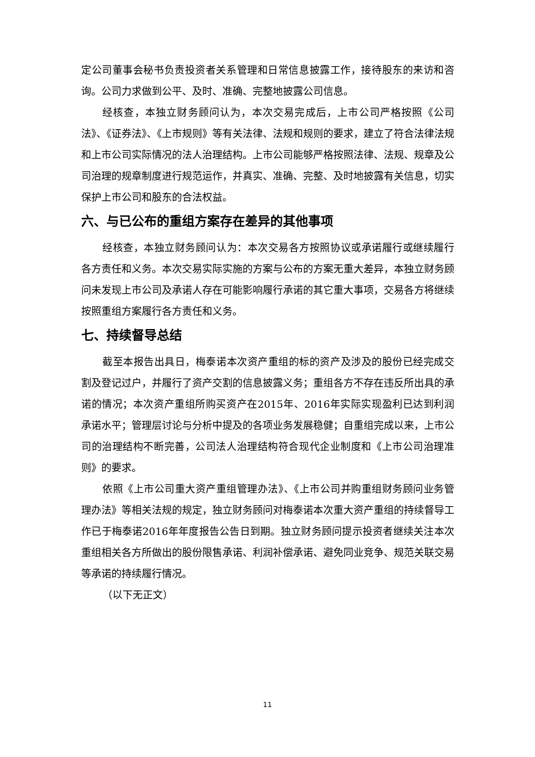定公司董事会秘书负责投资者关系管理和日常信息披露工作，接待股东的来访和咨询。公司力求做到公平、及时、准确、完整地披露公司信息。
经核查，本独立财务顾问认为，本次交易完成后，上市公司严格按照《公司法》、《证券法》、《上市规则》等有关法律、法规和规则的要求，建立了符合法律法规和上市公司实际情况的法人治理结构。上市公司能够严格按照法律、法规、规章及公司治理的规章制度进行规范运作，并真实、准确、完整、及时地披露有关信息，切实保护上市公司和股东的合法权益。
六、与已公布的重组方案存在差异的其他事项
经核查，本独立财务顾问认为：本次交易各方按照协议或承诺履行或继续履行各方责任和义务。本次交易实际实施的方案与公布的方案无重大差异，本独立财务顾问未发现上市公司及承诺人存在可能影响履行承诺的其它重大事项，交易各方将继续按照重组方案履行各方责任和义务。
七、持续督导总结
截至本报告出具日，梅泰诺本次资产重组的标的资产及涉及的股份已经完成交割及登记过户，并履行了资产交割的信息披露义务；重组各方不存在违反所出具的承诺的情况；本次资产重组所购买资产在2015年、2016年实际实现盈利已达到利润承诺水平；管理层讨论与分析中提及的各项业务发展稳健；自重组完成以来，上市公司的治理结构不断完善，公司法人治理结构符合现代企业制度和《上市公司治理准则》的要求。
依照《上市公司重大资产重组管理办法》、《上市公司并购重组财务顾问业务管理办法》等相关法规的规定，独立财务顾问对梅泰诺本次重大资产重组的持续督导工作已于梅泰诺2016年年度报告公告日到期。独立财务顾问提示投资者继续关注本次重组相关各方所做出的股份限售承诺、利润补偿承诺、避免同业竞争、规范关联交易等承诺的持续履行情况。
（以下无正文）
11